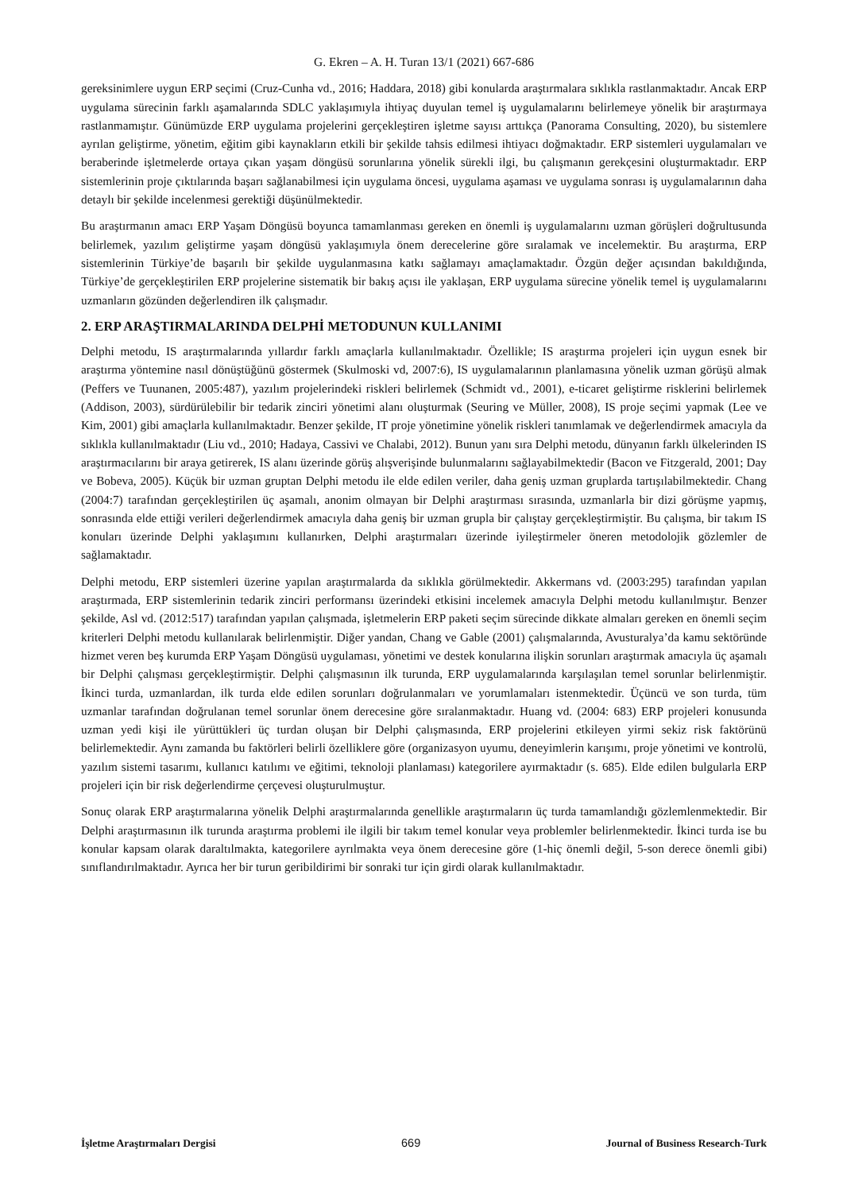G. Ekren – A. H. Turan 13/1 (2021) 667-686
gereksinimlere uygun ERP seçimi (Cruz-Cunha vd., 2016; Haddara, 2018) gibi konularda araştırmalara sıklıkla rastlanmaktadır. Ancak ERP uygulama sürecinin farklı aşamalarında SDLC yaklaşımıyla ihtiyaç duyulan temel iş uygulamalarını belirlemeye yönelik bir araştırmaya rastlanmamıştır. Günümüzde ERP uygulama projelerini gerçekleştiren işletme sayısı arttıkça (Panorama Consulting, 2020), bu sistemlere ayrılan geliştirme, yönetim, eğitim gibi kaynakların etkili bir şekilde tahsis edilmesi ihtiyacı doğmaktadır. ERP sistemleri uygulamaları ve beraberinde işletmelerde ortaya çıkan yaşam döngüsü sorunlarına yönelik sürekli ilgi, bu çalışmanın gerekçesini oluşturmaktadır. ERP sistemlerinin proje çıktılarında başarı sağlanabilmesi için uygulama öncesi, uygulama aşaması ve uygulama sonrası iş uygulamalarının daha detaylı bir şekilde incelenmesi gerektiği düşünülmektedir.
Bu araştırmanın amacı ERP Yaşam Döngüsü boyunca tamamlanması gereken en önemli iş uygulamalarını uzman görüşleri doğrultusunda belirlemek, yazılım geliştirme yaşam döngüsü yaklaşımıyla önem derecelerine göre sıralamak ve incelemektir. Bu araştırma, ERP sistemlerinin Türkiye’de başarılı bir şekilde uygulanmasına katkı sağlamayı amaçlamaktadır. Özgün değer açısından bakıldığında, Türkiye’de gerçekleştirilen ERP projelerine sistematik bir bakış açısı ile yaklaşan, ERP uygulama sürecine yönelik temel iş uygulamalarını uzmanların gözünden değerlendiren ilk çalışmadır.
2. ERP ARAŞTIRMALARINDA DELPHİ METODUNUN KULLANIMI
Delphi metodu, IS araştırmalarında yıllardır farklı amaçlarla kullanılmaktadır. Özellikle; IS araştırma projeleri için uygun esnek bir araştırma yöntemine nasıl dönüştüğünü göstermek (Skulmoski vd, 2007:6), IS uygulamalarının planlamasına yönelik uzman görüşü almak (Peffers ve Tuunanen, 2005:487), yazılım projelerindeki riskleri belirlemek (Schmidt vd., 2001), e-ticaret geliştirme risklerini belirlemek (Addison, 2003), sürdürülebilir bir tedarik zinciri yönetimi alanı oluşturmak (Seuring ve Müller, 2008), IS proje seçimi yapmak (Lee ve Kim, 2001) gibi amaçlarla kullanılmaktadır. Benzer şekilde, IT proje yönetimine yönelik riskleri tanımlamak ve değerlendirmek amacıyla da sıklıkla kullanılmaktadır (Liu vd., 2010; Hadaya, Cassivi ve Chalabi, 2012). Bunun yanı sıra Delphi metodu, dünyanın farklı ülkelerinden IS araştırmacılarını bir araya getirerek, IS alanı üzerinde görüş alışverişinde bulunmalarını sağlayabilmektedir (Bacon ve Fitzgerald, 2001; Day ve Bobeva, 2005). Küçük bir uzman gruptan Delphi metodu ile elde edilen veriler, daha geniş uzman gruplarda tartışılabilmektedir. Chang (2004:7) tarafından gerçekleştirilen üç aşamalı, anonim olmayan bir Delphi araştırması sırasında, uzmanlarla bir dizi görüşme yapmış, sonrasında elde ettiği verileri değerlendirmek amacıyla daha geniş bir uzman grupla bir çalıştay gerçekleştirmiştir. Bu çalışma, bir takım IS konuları üzerinde Delphi yaklaşımını kullanırken, Delphi araştırmaları üzerinde iyileştirmeler öneren metodolojik gözlemler de sağlamaktadır.
Delphi metodu, ERP sistemleri üzerine yapılan araştırmalarda da sıklıkla görülmektedir. Akkermans vd. (2003:295) tarafından yapılan araştırmada, ERP sistemlerinin tedarik zinciri performansı üzerindeki etkisini incelemek amacıyla Delphi metodu kullanılmıştır. Benzer şekilde, Asl vd. (2012:517) tarafından yapılan çalışmada, işletmelerin ERP paketi seçim sürecinde dikkate almaları gereken en önemli seçim kriterleri Delphi metodu kullanılarak belirlenmiştir. Diğer yandan, Chang ve Gable (2001) çalışmalarında, Avusturalya’da kamu sektöründe hizmet veren beş kurumda ERP Yaşam Döngüsü uygulaması, yönetimi ve destek konularına ilişkin sorunları araştırmak amacıyla üç aşamalı bir Delphi çalışması gerçekleştirmiştir. Delphi çalışmasının ilk turunda, ERP uygulamalarında karşılaşılan temel sorunlar belirlenmiştir. İkinci turda, uzmanlardan, ilk turda elde edilen sorunları doğrulanmaları ve yorumlamaları istenmektedir. Üçüncü ve son turda, tüm uzmanlar tarafından doğrulanan temel sorunlar önem derecesine göre sıralanmaktadır. Huang vd. (2004: 683) ERP projeleri konusunda uzman yedi kişi ile yürüttükleri üç turdan oluşan bir Delphi çalışmasında, ERP projelerini etkileyen yirmi sekiz risk faktörünü belirlemektedir. Aynı zamanda bu faktörleri belirli özelliklere göre (organizasyon uyumu, deneyimlerin karışımı, proje yönetimi ve kontrolü, yazılım sistemi tasarımı, kullanıcı katılımı ve eğitimi, teknoloji planlaması) kategorilere ayırmaktadır (s. 685). Elde edilen bulgularla ERP projeleri için bir risk değerlendirme çerçevesi oluşturulmuştur.
Sonuç olarak ERP araştırmalarına yönelik Delphi araştırmalarında genellikle araştırmaların üç turda tamamlandığı gözlemlenmektedir. Bir Delphi araştırmasının ilk turunda araştırma problemi ile ilgili bir takım temel konular veya problemler belirlenmektedir. İkinci turda ise bu konular kapsam olarak daraltılmakta, kategorilere ayrılmakta veya önem derecesine göre (1-hiç önemli değil, 5-son derece önemli gibi) sınıflandırılmaktadır. Ayrıca her bir turun geribildirimi bir sonraki tur için girdi olarak kullanılmaktadır.
İşletme Araştırmaları Dergisi 669 Journal of Business Research-Turk